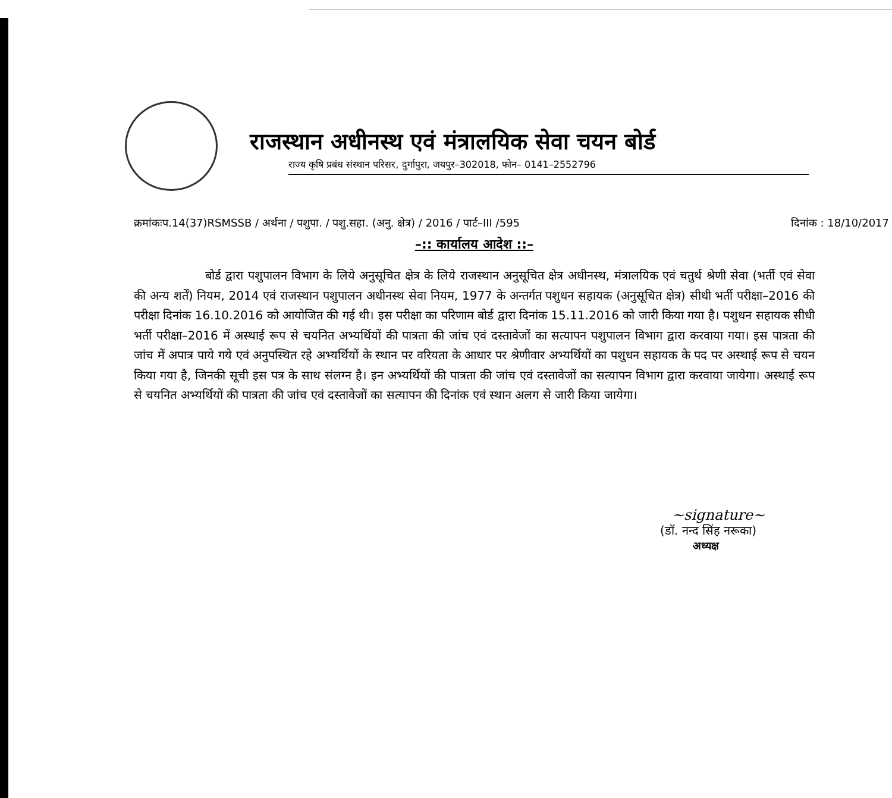राजस्थान अधीनस्थ एवं मंत्रालयिक सेवा चयन बोर्ड
राज्य कृषि प्रबंध संस्थान परिसर, दुर्गापुरा, जयपुर–302018, फोन– 0141–2552796
क्रमांकःप.14(37)RSMSSB / अर्थना / पशुपा. / पशु.सहा. (अनु. क्षेत्र) / 2016 / पार्ट–III /595 दिनांक : 18/10/2017
–:: कार्यालय आदेश ::–
बोर्ड द्वारा पशुपालन विभाग के लिये अनुसूचित क्षेत्र के लिये राजस्थान अनुसूचित क्षेत्र अधीनस्थ, मंत्रालयिक एवं चतुर्थ श्रेणी सेवा (भर्ती एवं सेवा की अन्य शर्तें) नियम, 2014 एवं राजस्थान पशुपालन अधीनस्थ सेवा नियम, 1977 के अन्तर्गत पशुधन सहायक (अनुसूचित क्षेत्र) सीधी भर्ती परीक्षा–2016 की परीक्षा दिनांक 16.10.2016 को आयोजित की गई थी। इस परीक्षा का परिणाम बोर्ड द्वारा दिनांक 15.11.2016 को जारी किया गया है। पशुधन सहायक सीधी भर्ती परीक्षा–2016 में अस्थाई रूप से चयनित अभ्यर्थियों की पात्रता की जांच एवं दस्तावेजों का सत्यापन पशुपालन विभाग द्वारा करवाया गया। इस पात्रता की जांच में अपात्र पाये गये एवं अनुपस्थित रहे अभ्यर्थियों के स्थान पर वरियता के आधार पर श्रेणीवार अभ्यर्थियों का पशुधन सहायक के पद पर अस्थाई रूप से चयन किया गया है, जिनकी सूची इस पत्र के साथ संलग्न है। इन अभ्यर्थियों की पात्रता की जांच एवं दस्तावेजों का सत्यापन विभाग द्वारा करवाया जायेगा। अस्थाई रूप से चयनित अभ्यर्थियों की पात्रता की जांच एवं दस्तावेजों का सत्यापन की दिनांक एवं स्थान अलग से जारी किया जायेगा।
~signature~
(डॉ. नन्द सिंह नरूका)
अध्यक्ष